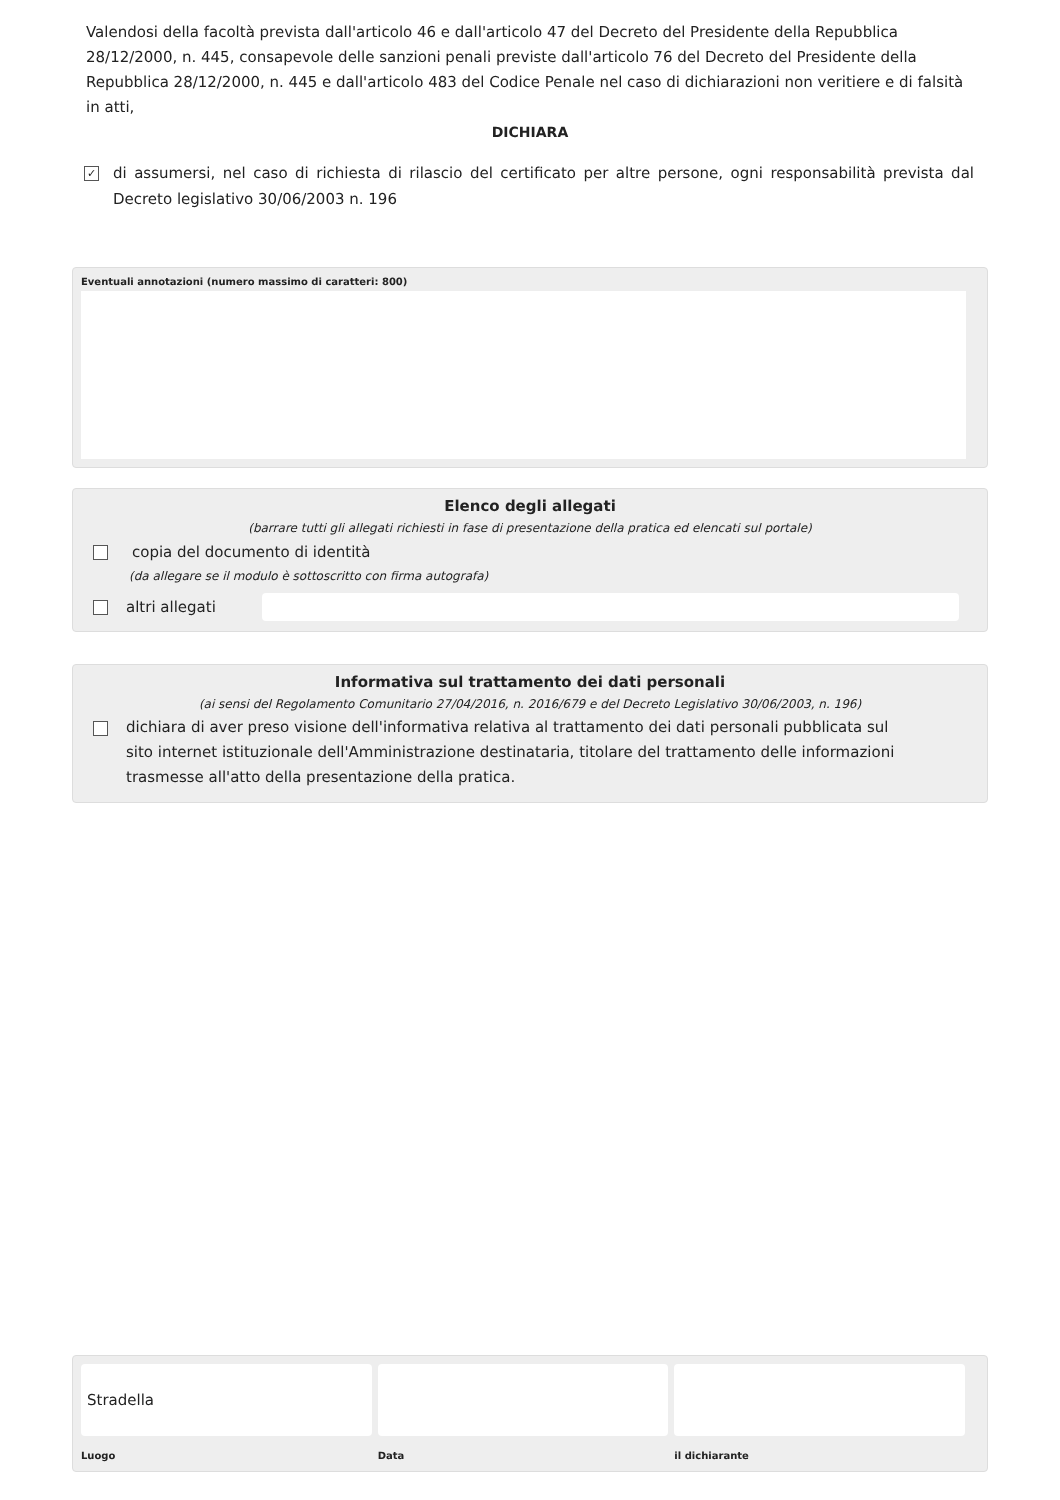Valendosi della facoltà prevista dall'articolo 46 e dall'articolo 47 del Decreto del Presidente della Repubblica 28/12/2000, n. 445, consapevole delle sanzioni penali previste dall'articolo 76 del Decreto del Presidente della Repubblica 28/12/2000, n. 445 e dall'articolo 483 del Codice Penale nel caso di dichiarazioni non veritiere e di falsità in atti,
DICHIARA
✓
di assumersi, nel caso di richiesta di rilascio del certificato per altre persone, ogni responsabilità prevista dal Decreto legislativo 30/06/2003 n. 196
Eventuali annotazioni (numero massimo di caratteri: 800)
Elenco degli allegati
(barrare tutti gli allegati richiesti in fase di presentazione della pratica ed elencati sul portale)
copia del documento di identità
(da allegare se il modulo è sottoscritto con firma autografa)
altri allegati
Informativa sul trattamento dei dati personali
(ai sensi del Regolamento Comunitario 27/04/2016, n. 2016/679 e del Decreto Legislativo 30/06/2003, n. 196)
dichiara di aver preso visione dell'informativa relativa al trattamento dei dati personali pubblicata sul sito internet istituzionale dell'Amministrazione destinataria, titolare del trattamento delle informazioni trasmesse all'atto della presentazione della pratica.
Stradella
Luogo
Data
il dichiarante